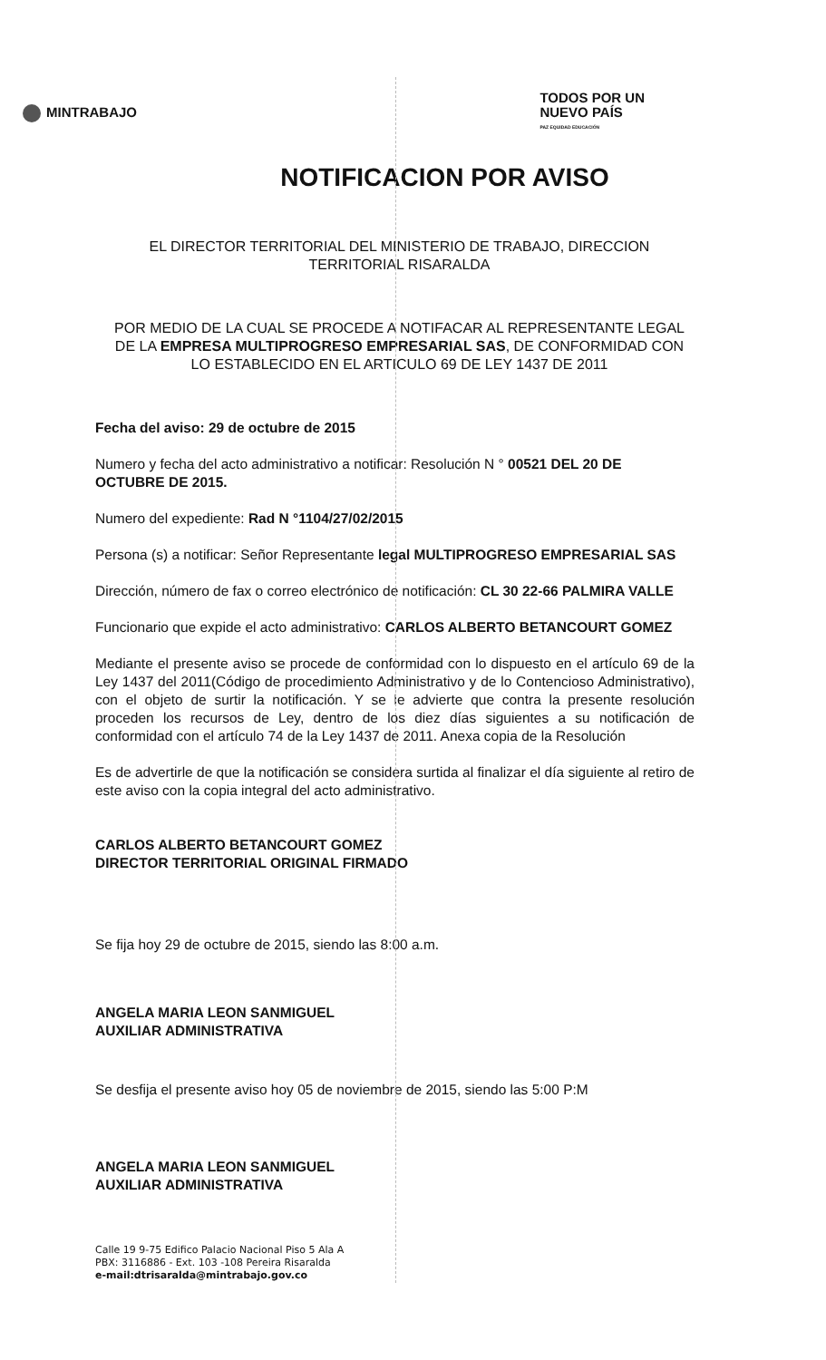MINTRABAJO
TODOS POR UN
NUEVO PAÍS
PAZ EQUIDAD EDUCACIÓN
NOTIFICACION POR AVISO
EL DIRECTOR TERRITORIAL DEL MINISTERIO DE TRABAJO, DIRECCION TERRITORIAL RISARALDA
POR MEDIO DE LA CUAL SE PROCEDE A NOTIFACAR AL REPRESENTANTE LEGAL DE LA EMPRESA MULTIPROGRESO EMPRESARIAL SAS, DE CONFORMIDAD CON LO ESTABLECIDO EN EL ARTICULO 69 DE LEY 1437 DE 2011
Fecha del aviso: 29 de octubre de 2015
Numero y fecha del acto administrativo a notificar: Resolución N ° 00521 DEL 20 DE OCTUBRE DE 2015.
Numero del expediente: Rad N °1104/27/02/2015
Persona (s) a notificar: Señor Representante legal MULTIPROGRESO EMPRESARIAL SAS
Dirección, número de fax o correo electrónico de notificación: CL 30 22-66 PALMIRA VALLE
Funcionario que expide el acto administrativo: CARLOS ALBERTO BETANCOURT GOMEZ
Mediante el presente aviso se procede de conformidad con lo dispuesto en el artículo 69 de la Ley 1437 del 2011(Código de procedimiento Administrativo y de lo Contencioso Administrativo), con el objeto de surtir la notificación. Y se le advierte que contra la presente resolución proceden los recursos de Ley, dentro de los diez días siguientes a su notificación de conformidad con el artículo 74 de la Ley 1437 de 2011. Anexa copia de la Resolución
Es de advertirle de que la notificación se considera surtida al finalizar el día siguiente al retiro de este aviso con la copia integral del acto administrativo.
CARLOS ALBERTO BETANCOURT GOMEZ
DIRECTOR TERRITORIAL ORIGINAL FIRMADO
Se fija hoy 29 de octubre de 2015, siendo las 8:00 a.m.
ANGELA MARIA LEON SANMIGUEL
AUXILIAR ADMINISTRATIVA
Se desfija el presente aviso hoy 05 de noviembre de 2015, siendo las 5:00 P:M
ANGELA MARIA LEON SANMIGUEL
AUXILIAR ADMINISTRATIVA
Calle 19 9-75 Edifico Palacio Nacional Piso 5 Ala A
PBX: 3116886 - Ext. 103 -108 Pereira Risaralda
e-mail:dtrisaralda@mintrabajo.gov.co